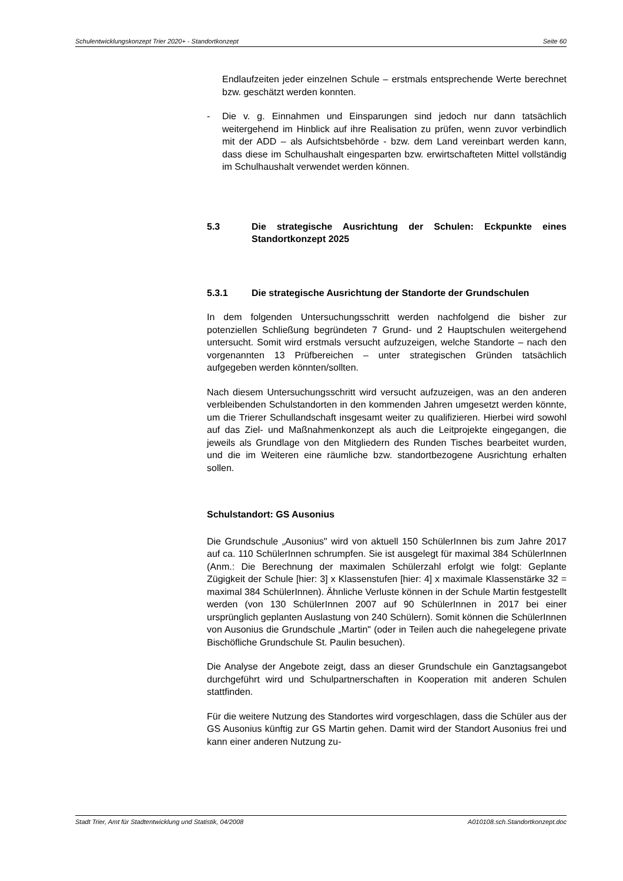Schulentwicklungskonzept Trier 2020+ - Standortkonzept Seite 60
Endlaufzeiten jeder einzelnen Schule – erstmals entsprechende Werte berechnet bzw. geschätzt werden konnten.
- Die v. g. Einnahmen und Einsparungen sind jedoch nur dann tatsächlich weitergehend im Hinblick auf ihre Realisation zu prüfen, wenn zuvor verbindlich mit der ADD – als Aufsichtsbehörde - bzw. dem Land vereinbart werden kann, dass diese im Schulhaushalt eingesparten bzw. erwirtschafteten Mittel vollständig im Schulhaushalt verwendet werden können.
5.3 Die strategische Ausrichtung der Schulen: Eckpunkte eines Standortkonzept 2025
5.3.1 Die strategische Ausrichtung der Standorte der Grundschulen
In dem folgenden Untersuchungsschritt werden nachfolgend die bisher zur potenziellen Schließung begründeten 7 Grund- und 2 Hauptschulen weitergehend untersucht. Somit wird erstmals versucht aufzuzeigen, welche Standorte – nach den vorgenannten 13 Prüfbereichen – unter strategischen Gründen tatsächlich aufgegeben werden könnten/sollten.
Nach diesem Untersuchungsschritt wird versucht aufzuzeigen, was an den anderen verbleibenden Schulstandorten in den kommenden Jahren umgesetzt werden könnte, um die Trierer Schullandschaft insgesamt weiter zu qualifizieren. Hierbei wird sowohl auf das Ziel- und Maßnahmenkonzept als auch die Leitprojekte eingegangen, die jeweils als Grundlage von den Mitgliedern des Runden Tisches bearbeitet wurden, und die im Weiteren eine räumliche bzw. standortbezogene Ausrichtung erhalten sollen.
Schulstandort: GS Ausonius
Die Grundschule „Ausonius" wird von aktuell 150 SchülerInnen bis zum Jahre 2017 auf ca. 110 SchülerInnen schrumpfen. Sie ist ausgelegt für maximal 384 SchülerInnen (Anm.: Die Berechnung der maximalen Schülerzahl erfolgt wie folgt: Geplante Zügigkeit der Schule [hier: 3] x Klassenstufen [hier: 4] x maximale Klassenstärke 32 = maximal 384 SchülerInnen). Ähnliche Verluste können in der Schule Martin festgestellt werden (von 130 SchülerInnen 2007 auf 90 SchülerInnen in 2017 bei einer ursprünglich geplanten Auslastung von 240 Schülern). Somit können die SchülerInnen von Ausonius die Grundschule „Martin" (oder in Teilen auch die nahegelegene private Bischöfliche Grundschule St. Paulin besuchen).
Die Analyse der Angebote zeigt, dass an dieser Grundschule ein Ganztagsangebot durchgeführt wird und Schulpartnerschaften in Kooperation mit anderen Schulen stattfinden.
Für die weitere Nutzung des Standortes wird vorgeschlagen, dass die Schüler aus der GS Ausonius künftig zur GS Martin gehen. Damit wird der Standort Ausonius frei und kann einer anderen Nutzung zu-
Stadt Trier, Amt für Stadtentwicklung und Statistik, 04/2008 A010108.sch.Standortkonzept.doc